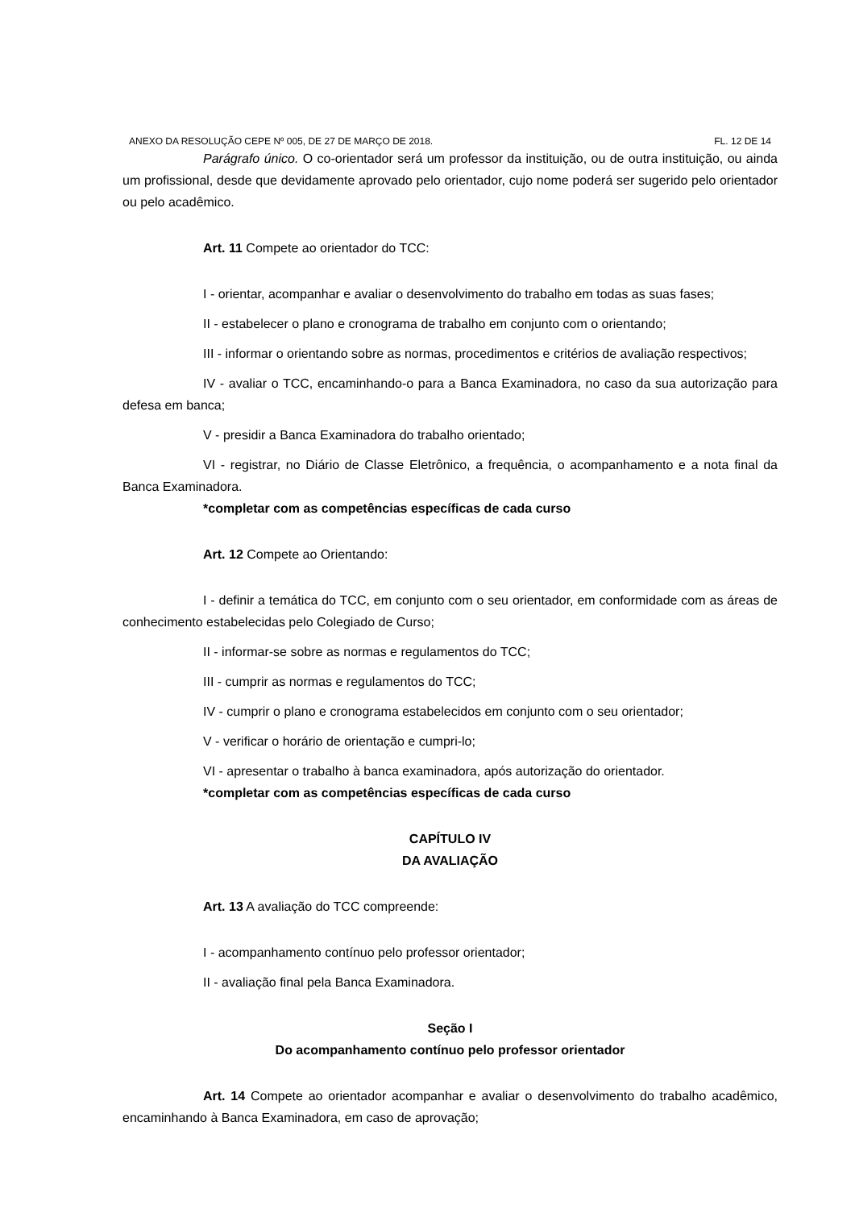ANEXO DA RESOLUÇÃO CEPE Nº 005, DE 27 DE MARÇO DE 2018. FL. 12 DE 14
Parágrafo único. O co-orientador será um professor da instituição, ou de outra instituição, ou ainda um profissional, desde que devidamente aprovado pelo orientador, cujo nome poderá ser sugerido pelo orientador ou pelo acadêmico.
Art. 11 Compete ao orientador do TCC:
I - orientar, acompanhar e avaliar o desenvolvimento do trabalho em todas as suas fases;
II - estabelecer o plano e cronograma de trabalho em conjunto com o orientando;
III - informar o orientando sobre as normas, procedimentos e critérios de avaliação respectivos;
IV - avaliar o TCC, encaminhando-o para a Banca Examinadora, no caso da sua autorização para defesa em banca;
V - presidir a Banca Examinadora do trabalho orientado;
VI - registrar, no Diário de Classe Eletrônico, a frequência, o acompanhamento e a nota final da Banca Examinadora.
*completar com as competências específicas de cada curso
Art. 12 Compete ao Orientando:
I - definir a temática do TCC, em conjunto com o seu orientador, em conformidade com as áreas de conhecimento estabelecidas pelo Colegiado de Curso;
II - informar-se sobre as normas e regulamentos do TCC;
III - cumprir as normas e regulamentos do TCC;
IV - cumprir o plano e cronograma estabelecidos em conjunto com o seu orientador;
V - verificar o horário de orientação e cumpri-lo;
VI - apresentar o trabalho à banca examinadora, após autorização do orientador.
*completar com as competências específicas de cada curso
CAPÍTULO IV
DA AVALIAÇÃO
Art. 13 A avaliação do TCC compreende:
I - acompanhamento contínuo pelo professor orientador;
II - avaliação final pela Banca Examinadora.
Seção I
Do acompanhamento contínuo pelo professor orientador
Art. 14 Compete ao orientador acompanhar e avaliar o desenvolvimento do trabalho acadêmico, encaminhando à Banca Examinadora, em caso de aprovação;